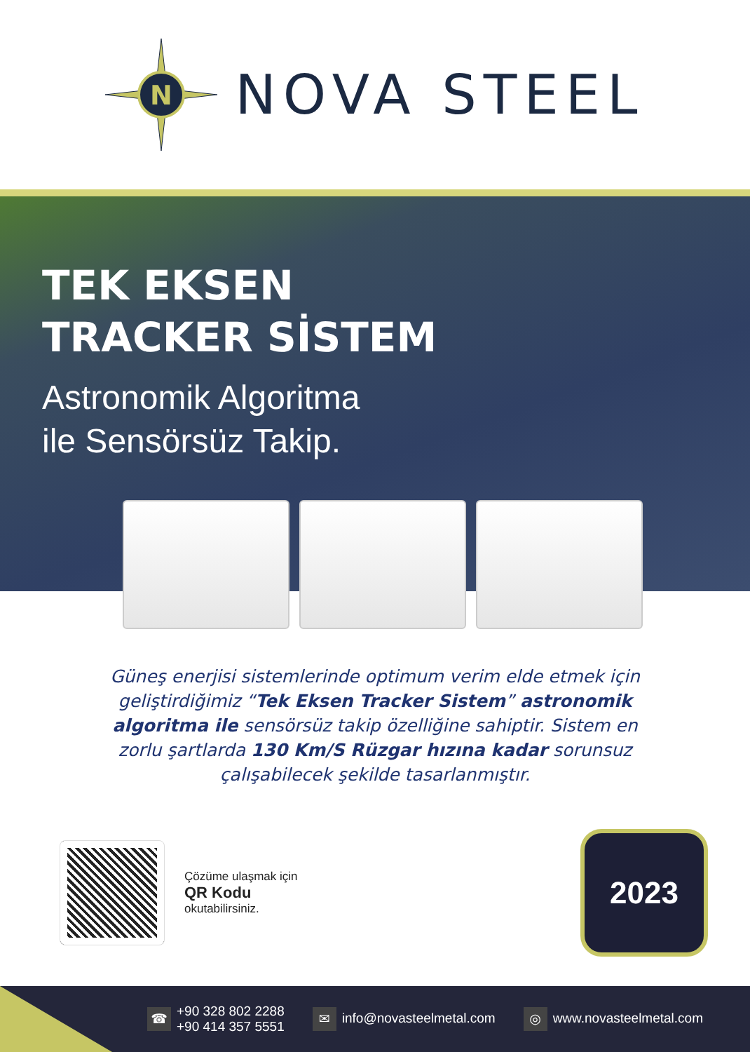N
NOVA STEEL
TEK EKSEN
TRACKER SİSTEM
Astronomik Algoritma
ile Sensörsüz Takip.
Güneş enerjisi sistemlerinde optimum verim elde etmek için geliştirdiğimiz “Tek Eksen Tracker Sistem” astronomik algoritma ile sensörsüz takip özelliğine sahiptir. Sistem en zorlu şartlarda 130 Km/S Rüzgar hızına kadar sorunsuz çalışabilecek şekilde tasarlanmıştır.
Çözüme ulaşmak için
QR Kodu
okutabilirsiniz.
2023
☎ +90 328 802 2288
+90 414 357 5551
✉ info@novasteelmetal.com
◎ www.novasteelmetal.com